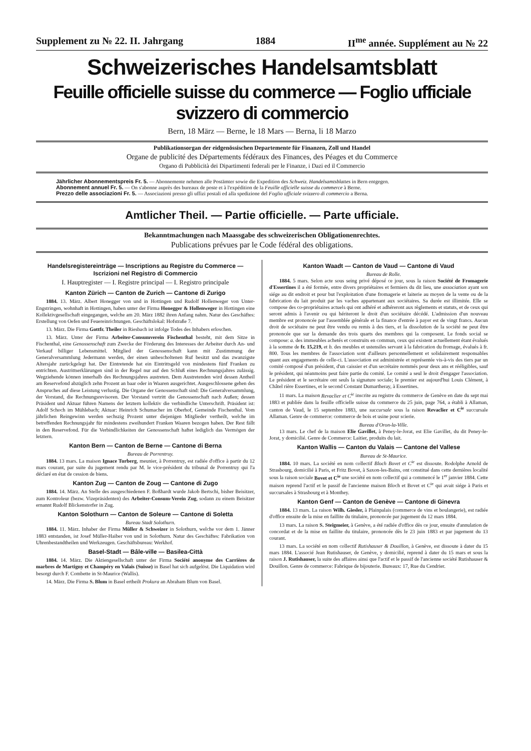Supplement zu № 22. II. Jahrgang 1884 II<sup>me</sup> année. Supplément au № 22
Schweizerisches Handelsamtsblatt
Feuille officielle suisse du commerce — Foglio ufficiale svizzero di commercio
Bern, 18 März — Berne, le 18 Mars — Berna, li 18 Marzo
Publikationsorgan der eidgenössischen Departemente für Finanzen, Zoll und Handel
Organe de publicité des Départements fédéraux des Finances, des Péages et du Commerce
Organo di Pubblicità dei Dipartimenti federali per le Finanze, i Dazi ed il Commercio
Jährlicher Abonnementspreis Fr. 5. — Abonnemente nehmen alle Postämter sowie die Expedition des Schweiz. Handelsamtsblattes in Bern entgegen.
Abonnement annuel Fr. 5. — On s'abonne auprès des bureaux de poste et à l'expédition de la Feuille officielle suisse du commerce à Berne.
Prezzo delle associazioni Fr. 5. — Associazioni presso gli uffizi postali ed alla spedizione del Foglio ufficiale svizzero di commercio a Berna.
Amtlicher Theil. — Partie officielle. — Parte ufficiale.
Bekanntmachungen nach Maassgabe des schweizerischen Obligationenrechtes.
Publications prévues par le Code fédéral des obligations.
Handelsregistereinträge — Inscriptions au Registre du Commerce — Iscrizioni nel Registro di Commercio
I. Hauptregister — I. Registre principal — I. Registro principale
Kanton Zürich — Canton de Zurich — Cantone di Zurigo
1884. 13. März. Albert Honegger von und in Hottingen und Rudolf Hollenweger von Unter-Engstringen, wohnhaft in Hottingen, haben unter der Firma Honegger & Hollenweger in Hottingen eine Kollektivgesellschaft eingegangen, welche am 20. März 1882 ihren Anfang nahm. Natur des Geschäftes: Erstellung von Oefen und Feuereinrichtungen. Geschäftslokal: Hofstraße 7.
13. März. Die Firma Gottfr. Theiler in Riesbach ist infolge Todes des Inhabers erloschen.
13. März. Unter der Firma Arbeiter-Consumverein Fischenthal besteht, mit dem Sitze in Fischenthal, eine Genossenschaft zum Zwecke der Förderung des Interesses der Arbeiter durch An- und Verkauf billiger Lebensmittel. Mitglied der Genossenschaft kann mit Zustimmung der Generalversammlung Jedermann werden, der einen unbescholtenen Ruf besitzt und das zwanzigste Altersjahr zurückgelegt hat. Der Eintretende hat ein Eintrittsgeld von mindestens fünf Franken zu entrichten. Austrittserklärungen sind in der Regel nur auf den Schluß eines Rechnungsjahres zulässig. Wegziehende können innerhalb des Rechnungsjahres austreten. Dem Austretenden wird dessen Antheil am Reservefond abzüglich zehn Prozent an baar oder in Waaren ausgerichtet. Ausgeschlossene gehen des Anspruches auf diese Leistung verlustig. Die Organe der Genossenschaft sind: Die Generalversammlung, der Vorstand, die Rechnungsrevisoren. Der Vorstand vertritt die Genossenschaft nach Außen; dessen Präsident und Aktuar führen Namens der letztern kollektiv die verbindliche Unterschrift. Präsident ist: Adolf Schoch im Mühlebach; Aktuar: Heinrich Schumacher im Oberhof, Gemeinde Fischenthal. Vom jährlichen Reingewinn werden sechszig Prozent unter diejenigen Mitglieder vertheilt, welche im betreffenden Rechnungsjahr für mindestens zweihundert Franken Waaren bezogen haben. Der Rest fällt in den Reservefond. Für die Verbindlichkeiten der Genossenschaft haftet lediglich das Vermögen der letztern.
Kanton Bern — Canton de Berne — Cantone di Berna
Bureau de Porrentruy.
1884. 13 mars. La maison Ignace Turberg, meunier, à Porrentruy, est radiée d'office à partir du 12 mars courant, par suite du jugement rendu par M. le vice-président du tribunal de Porrentruy qui l'a déclaré en état de cession de biens.
Kanton Zug — Canton de Zoug — Cantone di Zugo
1884. 14. März. An Stelle des ausgeschiedenen F. Boßhardt wurde Jakob Bertschi, bisher Beisitzer, zum Kontroleur (bezw. Vizepräsidenten) des Arbeiter-Consum-Verein Zug, sodann zu einem Beisitzer ernannt Rudolf Blickenstorfer in Zug.
Kanton Solothurn — Canton de Soleure — Cantone di Soletta
Bureau Stadt Solothurn.
1884. 11. März. Inhaber der Firma Müller & Schweizer in Solothurn, welche vor dem 1. Jänner 1883 entstanden, ist Josef Müller-Haiber von und in Solothurn. Natur des Geschäftes: Fabrikation von Uhrenbestandtheilen und Werkzeugen. Geschäftsbureau: Werkhof.
Basel-Stadt — Bâle-ville — Basilea-Città
1884. 14. März. Die Aktiengesellschaft unter der Firma Société anonyme des Carrières de marbres de Martigny et Champéry en Valais (Suisse) in Basel hat sich aufgelöst. Die Liquidation wird besorgt durch F. Combette in St-Maurice (Wallis).
14. März. Die Firma S. Blum in Basel ertheilt Prokura an Abraham Blum von Basel.
Kanton Waadt — Canton de Vaud — Cantone di Vaud
Bureau de Rolle.
1884. 5 mars. Selon acte sous seing privé déposé ce jour, sous la raison Société de Fromagerie d'Essertines il a été formée, entre divers propriétaires et fermiers du dit lieu, une association ayant son siége au dit endroit et pour but l'exploitation d'une fromagerie et laiterie au moyen de la vente ou de la fabrication du lait produit par les vaches appartenant aux sociétaires. Sa durée est illimitée. Elle se compose des co-propriétaires actuels qui ont adhéré et adhéreront aux règlements et statuts, et de ceux qui seront admis à l'avenir ou qui hériteront le droit d'un sociétaire décédé. L'admission d'un nouveau membre est prononcée par l'assemblée générale et la finance d'entrée à payer est de vingt francs. Aucun droit de sociétaire ne peut être vendu ou remis à des tiers, et la dissolution de la société ne peut être prononcée que sur la demande des trois quarts des membres qui la composent. Le fonds social se compose: a. des immeubles achetés et construits en commun, ceux qui existent actuellement étant évalués à la somme de fr. 15,219, et b. des meubles et ustensiles servant à la fabrication du fromage, évalués à fr. 800. Tous les membres de l'association sont d'ailleurs personnellement et solidairement responsables quant aux engagements de celle-ci. L'association est administrée et représentée vis-à-vis des tiers par un comité composé d'un président, d'un caissier et d'un secrétaire nommés pour deux ans et rééligibles, sauf le président, qui néanmoins peut faire partie du comité. Le comité a seul le droit d'engager l'association. Le président et le secrétaire ont seuls la signature sociale; le premier est aujourd'hui Louis Clément, à Châtel rière Essertines, et le second Constant Dumartheray, à Essertines.
11 mars. La maison Revaclier et C<sup>ie</sup> inscrite au registre du commerce de Genève en date du sept mai 1883 et publiée dans la feuille officielle suisse du commerce du 25 juin, page 764, a établi à Allaman, canton de Vaud, le 15 septembre 1883, une succursale sous la raison Revaclier et C<sup>ie</sup> succursale Allaman. Genre de commerce: commerce de bois et usine pour scierie.
Bureau d'Oron-la-Ville.
13 mars. Le chef de la maison Elie Gavillet, à Peney-le-Jorat, est Elie Gavillet, du dit Peney-le-Jorat, y domicilié. Genre de Commerce: Laitier, produits du lait.
Kanton Wallis — Canton du Valais — Cantone del Vallese
Bureau de St-Maurice.
1884. 10 mars. La société en nom collectif Bloch Bovet et C<sup>ie</sup> est dissoute. Rodolphe Arnold de Strasbourg, domicilié à Paris, et Fritz Bovet, à Saxon-les-Bains, ont constitué dans cette dernières localité sous la raison sociale Bovet et C<sup>ie</sup> une société en nom collectif qui a commencé le 1<sup>er</sup> janvier 1884. Cette maison reprend l'actif et le passif de l'ancienne maison Bloch et Bovet et C<sup>ie</sup> qui avait siége à Paris et succursales à Strasbourg et à Monthey.
Kanton Genf — Canton de Genève — Cantone di Ginevra
1884. 13 mars. La raison Wilh. Giesler, à Plainpalais (commerce de vins et boulangerie), est radiée d'office ensuite de la mise en faillite du titulaire, prononcée par jugement du 12 mars 1884.
13 mars. La raison S. Steigmeier, à Genève, a été radiée d'office dès ce jour, ensuite d'annulation de concordat et de la mise en faillite du titulaire, prononcée dès le 23 juin 1883 et par jugement du 13 courant.
13 mars. La société en nom collectif Rutishauser & Douillon, à Genève, est dissoute à dater du 15 mars 1884. L'associé Jean Rutishauser, de Genève, y domicilié, reprend à dater du 15 mars et sous la raison J. Rutishauser, la suite des affaires ainsi que l'actif et le passif de l'ancienne société Rutishauser & Douillon. Genre de commerce: Fabrique de bijouterie. Bureaux: 17, Rue du Cendrier.